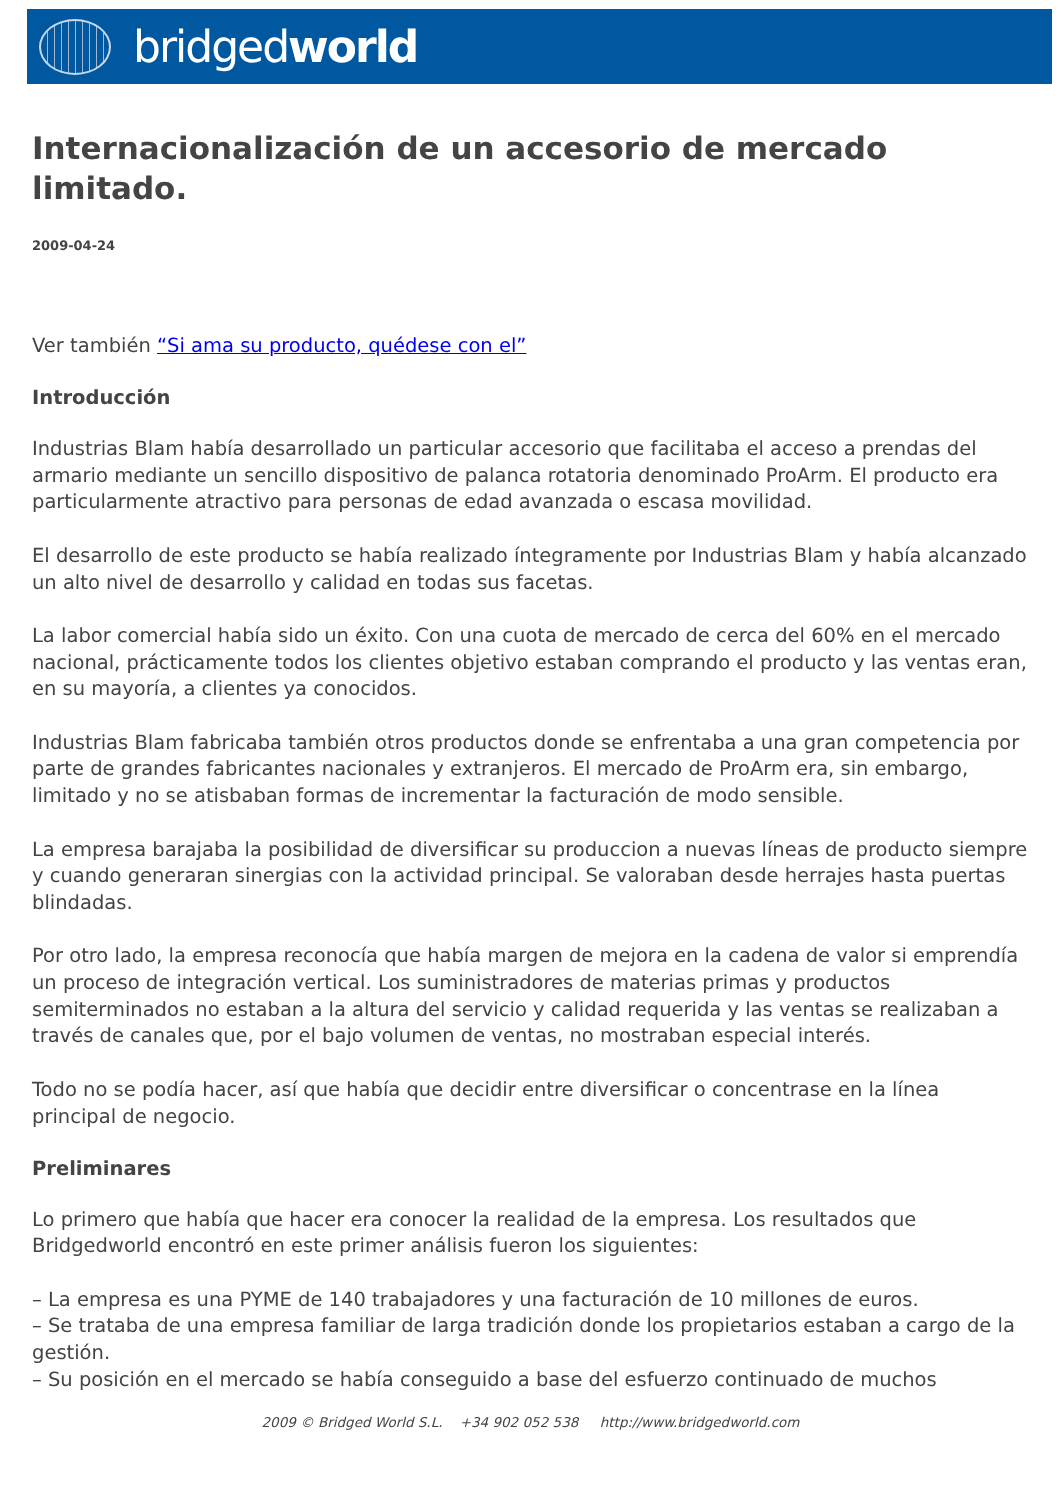bridgedworld
Internacionalización de un accesorio de mercado limitado.
2009-04-24
Ver también “Si ama su producto, quédese con el”
Introducción
Industrias Blam había desarrollado un particular accesorio que facilitaba el acceso a prendas del armario mediante un sencillo dispositivo de palanca rotatoria denominado ProArm. El producto era particularmente atractivo para personas de edad avanzada o escasa movilidad.
El desarrollo de este producto se había realizado íntegramente por Industrias Blam y había alcanzado un alto nivel de desarrollo y calidad en todas sus facetas.
La labor comercial había sido un éxito. Con una cuota de mercado de cerca del 60% en el mercado nacional, prácticamente todos los clientes objetivo estaban comprando el producto y las ventas eran, en su mayoría, a clientes ya conocidos.
Industrias Blam fabricaba también otros productos donde se enfrentaba a una gran competencia por parte de grandes fabricantes nacionales y extranjeros. El mercado de ProArm era, sin embargo, limitado y no se atisbaban formas de incrementar la facturación de modo sensible.
La empresa barajaba la posibilidad de diversificar su produccion a nuevas líneas de producto siempre y cuando generaran sinergias con la actividad principal. Se valoraban desde herrajes hasta puertas blindadas.
Por otro lado, la empresa reconocía que había margen de mejora en la cadena de valor si emprendía un proceso de integración vertical. Los suministradores de materias primas y productos semiterminados no estaban a la altura del servicio y calidad requerida y las ventas se realizaban a través de canales que, por el bajo volumen de ventas, no mostraban especial interés.
Todo no se podía hacer, así que había que decidir entre diversificar o concentrase en la línea principal de negocio.
Preliminares
Lo primero que había que hacer era conocer la realidad de la empresa. Los resultados que Bridgedworld encontró en este primer análisis fueron los siguientes:
– La empresa es una PYME de 140 trabajadores y una facturación de 10 millones de euros.
– Se trataba de una empresa familiar de larga tradición donde los propietarios estaban a cargo de la gestión.
– Su posición en el mercado se había conseguido a base del esfuerzo continuado de muchos
2009 © Bridged World S.L. +34 902 052 538 http://www.bridgedworld.com